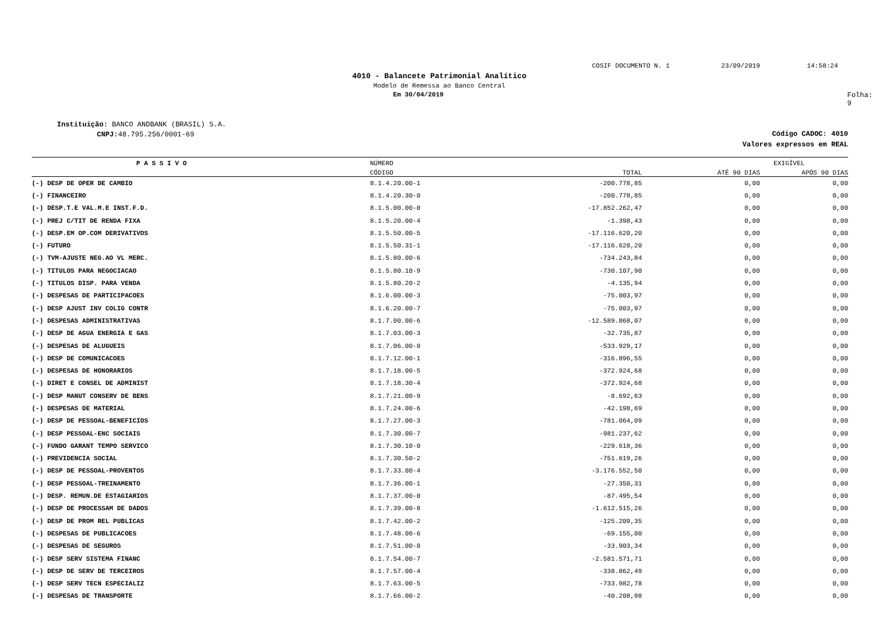COSIF DOCUMENTO N. 1 23/09/2019 14:58:24
4010 - Balancete Patrimonial Analítico
Modelo de Remessa ao Banco Central
Em 30/04/2019 Folha: 9
Instituição: BANCO ANDBANK (BRASIL) S.A.
CNPJ: 48.795.256/0001-69
Código CADOC: 4010
Valores expressos em REAL
| P A S S I V O | NÚMERO | | EXIGÍVEL | |
| --- | --- | --- | --- | --- |
| | CÓDIGO | TOTAL | ATÉ 90 DIAS | APÓS 90 DIAS |
| (-) DESP DE OPER DE CAMBIO | 8.1.4.20.00-1 | -200.778,85 | 0,00 | 0,00 |
| (-) FINANCEIRO | 8.1.4.20.30-0 | -200.778,85 | 0,00 | 0,00 |
| (-) DESP.T.E VAL.M.E INST.F.D. | 8.1.5.00.00-0 | -17.852.262,47 | 0,00 | 0,00 |
| (-) PREJ C/TIT DE RENDA FIXA | 8.1.5.20.00-4 | -1.398,43 | 0,00 | 0,00 |
| (-) DESP.EM OP.COM DERIVATIVOS | 8.1.5.50.00-5 | -17.116.620,20 | 0,00 | 0,00 |
| (-) FUTURO | 8.1.5.50.31-1 | -17.116.620,20 | 0,00 | 0,00 |
| (-) TVM-AJUSTE NEG.AO VL MERC. | 8.1.5.80.00-6 | -734.243,84 | 0,00 | 0,00 |
| (-) TITULOS PARA NEGOCIACAO | 8.1.5.80.10-9 | -730.107,90 | 0,00 | 0,00 |
| (-) TITULOS DISP. PARA VENDA | 8.1.5.80.20-2 | -4.135,94 | 0,00 | 0,00 |
| (-) DESPESAS DE PARTICIPACOES | 8.1.6.00.00-3 | -75.003,97 | 0,00 | 0,00 |
| (-) DESP AJUST INV COLIG CONTR | 8.1.6.20.00-7 | -75.003,97 | 0,00 | 0,00 |
| (-) DESPESAS ADMINISTRATIVAS | 8.1.7.00.00-6 | -12.589.868,07 | 0,00 | 0,00 |
| (-) DESP DE AGUA ENERGIA E GAS | 8.1.7.03.00-3 | -32.735,87 | 0,00 | 0,00 |
| (-) DESPESAS DE ALUGUEIS | 8.1.7.06.00-0 | -533.929,17 | 0,00 | 0,00 |
| (-) DESP DE COMUNICACOES | 8.1.7.12.00-1 | -316.896,55 | 0,00 | 0,00 |
| (-) DESPESAS DE HONORARIOS | 8.1.7.18.00-5 | -372.924,68 | 0,00 | 0,00 |
| (-) DIRET E CONSEL DE ADMINIST | 8.1.7.18.30-4 | -372.924,68 | 0,00 | 0,00 |
| (-) DESP MANUT CONSERV DE BENS | 8.1.7.21.00-9 | -8.692,63 | 0,00 | 0,00 |
| (-) DESPESAS DE MATERIAL | 8.1.7.24.00-6 | -42.198,69 | 0,00 | 0,00 |
| (-) DESP DE PESSOAL-BENEFICIOS | 8.1.7.27.00-3 | -781.064,09 | 0,00 | 0,00 |
| (-) DESP PESSOAL-ENC SOCIAIS | 8.1.7.30.00-7 | -981.237,62 | 0,00 | 0,00 |
| (-) FUNDO GARANT TEMPO SERVICO | 8.1.7.30.10-0 | -229.618,36 | 0,00 | 0,00 |
| (-) PREVIDENCIA SOCIAL | 8.1.7.30.50-2 | -751.619,26 | 0,00 | 0,00 |
| (-) DESP DE PESSOAL-PROVENTOS | 8.1.7.33.00-4 | -3.176.552,50 | 0,00 | 0,00 |
| (-) DESP PESSOAL-TREINAMENTO | 8.1.7.36.00-1 | -27.350,31 | 0,00 | 0,00 |
| (-) DESP. REMUN.DE ESTAGIARIOS | 8.1.7.37.00-0 | -87.495,54 | 0,00 | 0,00 |
| (-) DESP DE PROCESSAM DE DADOS | 8.1.7.39.00-8 | -1.612.515,26 | 0,00 | 0,00 |
| (-) DESP DE PROM REL PUBLICAS | 8.1.7.42.00-2 | -125.209,35 | 0,00 | 0,00 |
| (-) DESPESAS DE PUBLICACOES | 8.1.7.48.00-6 | -69.155,00 | 0,00 | 0,00 |
| (-) DESPESAS DE SEGUROS | 8.1.7.51.00-0 | -33.903,34 | 0,00 | 0,00 |
| (-) DESP SERV SISTEMA FINANC | 8.1.7.54.00-7 | -2.581.571,71 | 0,00 | 0,00 |
| (-) DESP DE SERV DE TERCEIROS | 8.1.7.57.00-4 | -338.862,49 | 0,00 | 0,00 |
| (-) DESP SERV TECN ESPECIALIZ | 8.1.7.63.00-5 | -733.982,78 | 0,00 | 0,00 |
| (-) DESPESAS DE TRANSPORTE | 8.1.7.66.00-2 | -40.208,98 | 0,00 | 0,00 |